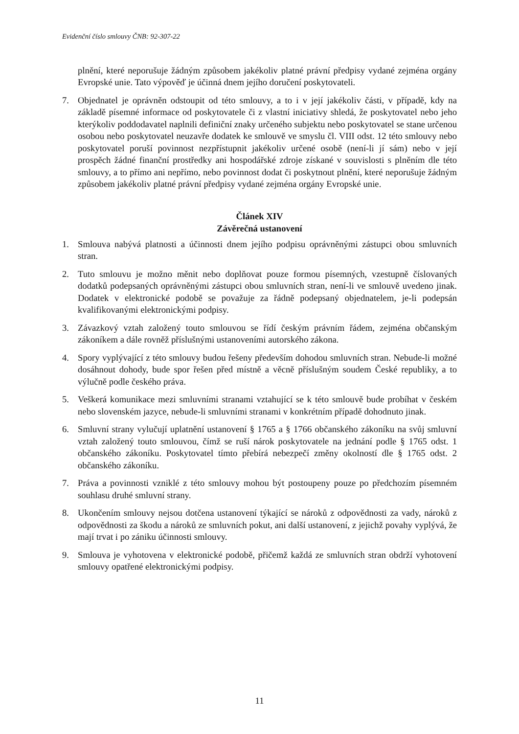Evidenční číslo smlouvy ČNB: 92-307-22
plnění, které neporušuje žádným způsobem jakékoliv platné právní předpisy vydané zejména orgány Evropské unie. Tato výpověď je účinná dnem jejího doručení poskytovateli.
7. Objednatel je oprávněn odstoupit od této smlouvy, a to i v její jakékoliv části, v případě, kdy na základě písemné informace od poskytovatele či z vlastní iniciativy shledá, že poskytovatel nebo jeho kterýkoliv poddodavatel naplnili definiční znaky určeného subjektu nebo poskytovatel se stane určenou osobou nebo poskytovatel neuzavře dodatek ke smlouvě ve smyslu čl. VIII odst. 12 této smlouvy nebo poskytovatel poruší povinnost nezpřístupnit jakékoliv určené osobě (není-li jí sám) nebo v její prospěch žádné finanční prostředky ani hospodářské zdroje získané v souvislosti s plněním dle této smlouvy, a to přímo ani nepřímo, nebo povinnost dodat či poskytnout plnění, které neporušuje žádným způsobem jakékoliv platné právní předpisy vydané zejména orgány Evropské unie.
Článek XIV
Závěrečná ustanovení
1. Smlouva nabývá platnosti a účinnosti dnem jejího podpisu oprávněnými zástupci obou smluvních stran.
2. Tuto smlouvu je možno měnit nebo doplňovat pouze formou písemných, vzestupně číslovaných dodatků podepsaných oprávněnými zástupci obou smluvních stran, není-li ve smlouvě uvedeno jinak. Dodatek v elektronické podobě se považuje za řádně podepsaný objednatelem, je-li podepsán kvalifikovanými elektronickými podpisy.
3. Závazkový vztah založený touto smlouvou se řídí českým právním řádem, zejména občanským zákoníkem a dále rovněž příslušnými ustanoveními autorského zákona.
4. Spory vyplývající z této smlouvy budou řešeny především dohodou smluvních stran. Nebude-li možné dosáhnout dohody, bude spor řešen před místně a věcně příslušným soudem České republiky, a to výlučně podle českého práva.
5. Veškerá komunikace mezi smluvními stranami vztahující se k této smlouvě bude probíhat v českém nebo slovenském jazyce, nebude-li smluvními stranami v konkrétním případě dohodnuto jinak.
6. Smluvní strany vylučují uplatnění ustanovení § 1765 a § 1766 občanského zákoníku na svůj smluvní vztah založený touto smlouvou, čímž se ruší nárok poskytovatele na jednání podle § 1765 odst. 1 občanského zákoníku. Poskytovatel tímto přebírá nebezpečí změny okolností dle § 1765 odst. 2 občanského zákoníku.
7. Práva a povinnosti vzniklé z této smlouvy mohou být postoupeny pouze po předchozím písemném souhlasu druhé smluvní strany.
8. Ukončením smlouvy nejsou dotčena ustanovení týkající se nároků z odpovědnosti za vady, nároků z odpovědnosti za škodu a nároků ze smluvních pokut, ani další ustanovení, z jejichž povahy vyplývá, že mají trvat i po zániku účinnosti smlouvy.
9. Smlouva je vyhotovena v elektronické podobě, přičemž každá ze smluvních stran obdrží vyhotovení smlouvy opatřené elektronickými podpisy.
11